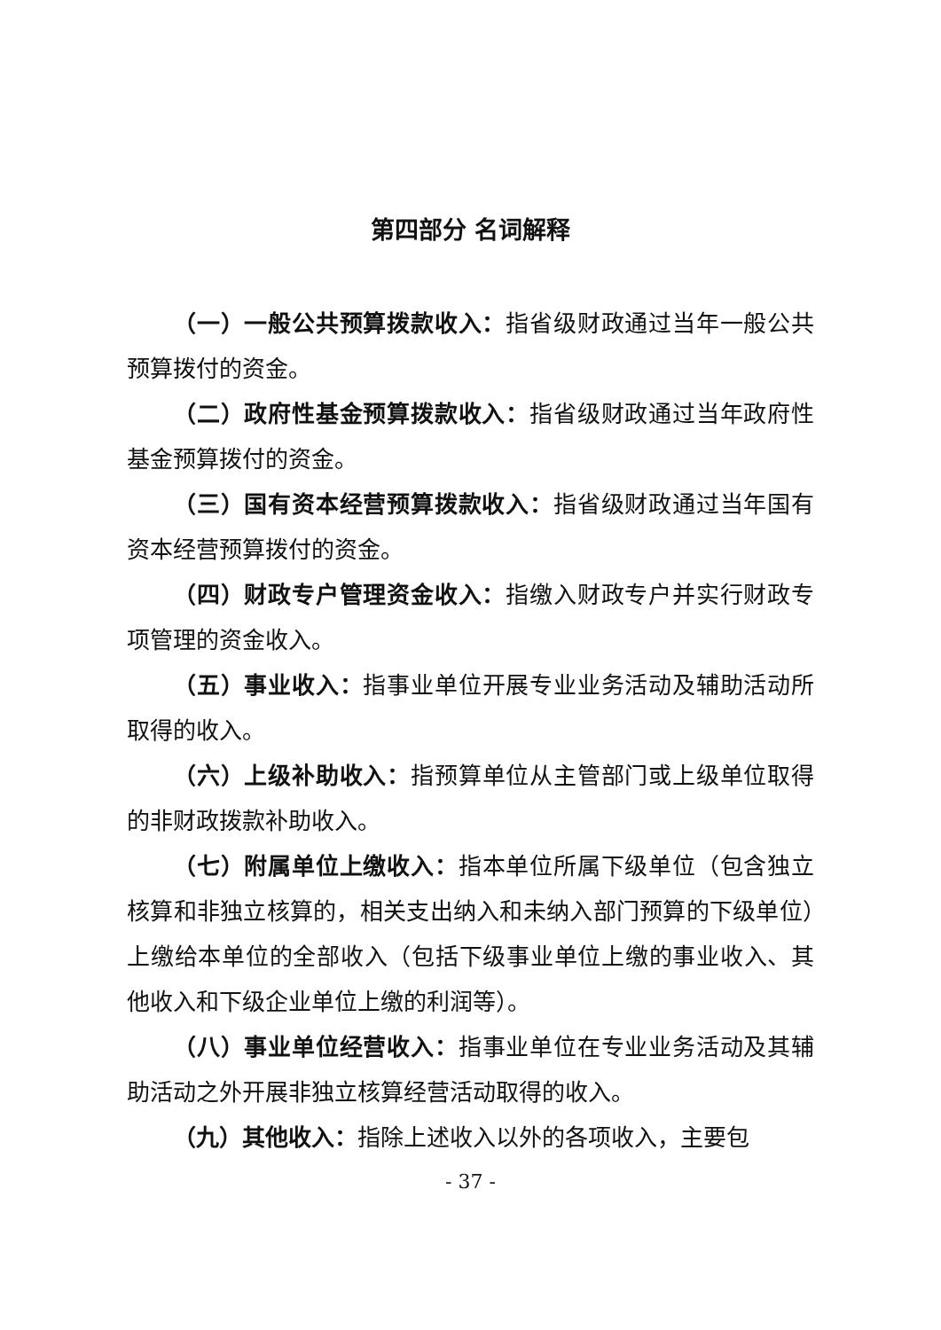第四部分 名词解释
（一）一般公共预算拨款收入：指省级财政通过当年一般公共预算拨付的资金。
（二）政府性基金预算拨款收入：指省级财政通过当年政府性基金预算拨付的资金。
（三）国有资本经营预算拨款收入：指省级财政通过当年国有资本经营预算拨付的资金。
（四）财政专户管理资金收入：指缴入财政专户并实行财政专项管理的资金收入。
（五）事业收入：指事业单位开展专业业务活动及辅助活动所取得的收入。
（六）上级补助收入：指预算单位从主管部门或上级单位取得的非财政拨款补助收入。
（七）附属单位上缴收入：指本单位所属下级单位（包含独立核算和非独立核算的，相关支出纳入和未纳入部门预算的下级单位）上缴给本单位的全部收入（包括下级事业单位上缴的事业收入、其他收入和下级企业单位上缴的利润等）。
（八）事业单位经营收入：指事业单位在专业业务活动及其辅助活动之外开展非独立核算经营活动取得的收入。
（九）其他收入：指除上述收入以外的各项收入，主要包
- 37 -